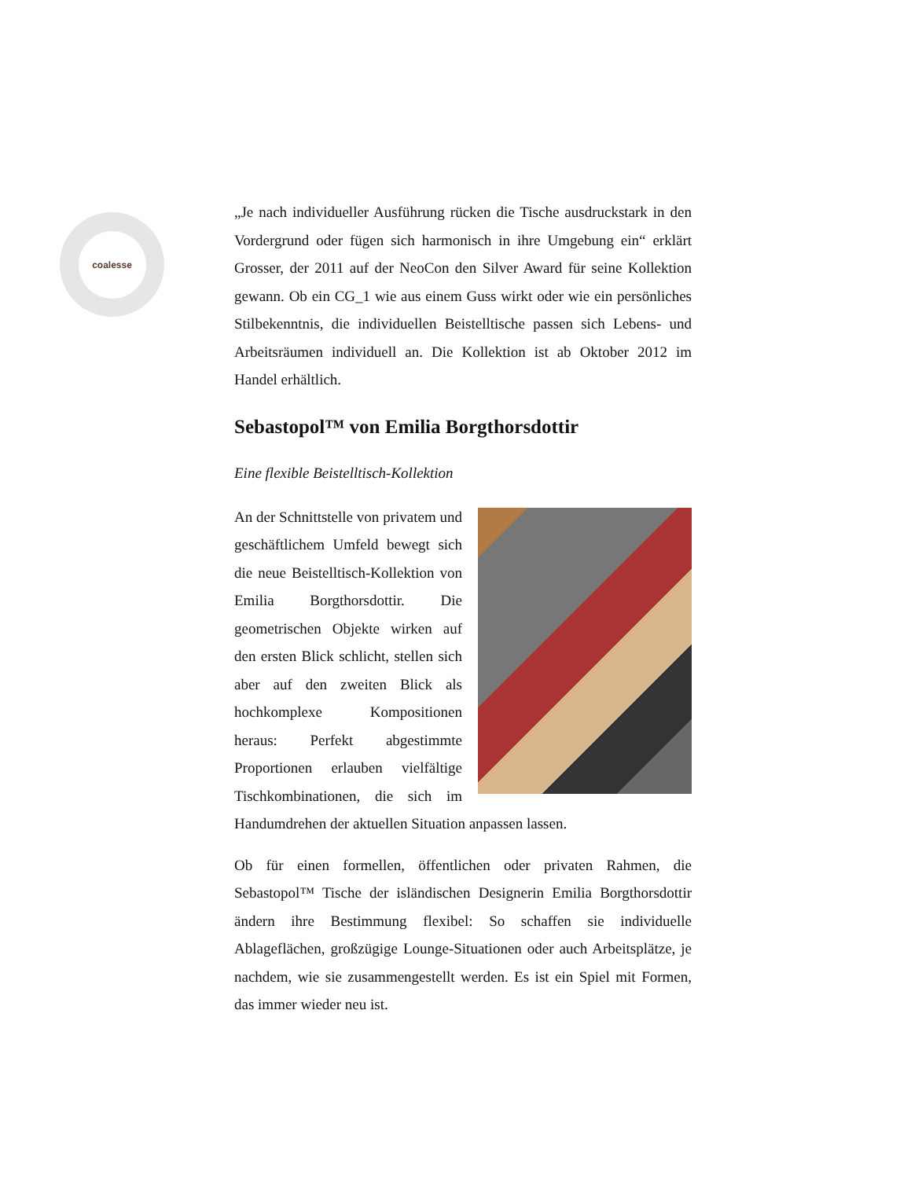coalesse
„Je nach individueller Ausführung rücken die Tische ausdruckstark in den Vordergrund oder fügen sich harmonisch in ihre Umgebung ein“ erklärt Grosser, der 2011 auf der NeoCon den Silver Award für seine Kollektion gewann. Ob ein CG_1 wie aus einem Guss wirkt oder wie ein persönliches Stilbekenntnis, die individuellen Beistelltische passen sich Lebens- und Arbeitsräumen individuell an. Die Kollektion ist ab Oktober 2012 im Handel erhältlich.
Sebastopol™ von Emilia Borgthorsdottir
Eine flexible Beistelltisch-Kollektion
An der Schnittstelle von privatem und geschäftlichem Umfeld bewegt sich die neue Beistelltisch-Kollektion von Emilia Borgthorsdottir. Die geometrischen Objekte wirken auf den ersten Blick schlicht, stellen sich aber auf den zweiten Blick als hochkomplexe Kompositionen heraus: Perfekt abgestimmte Proportionen erlauben vielfältige Tischkombinationen, die sich im Handumdrehen der aktuellen Situation anpassen lassen.
Ob für einen formellen, öffentlichen oder privaten Rahmen, die Sebastopol™ Tische der isländischen Designerin Emilia Borgthorsdottir ändern ihre Bestimmung flexibel: So schaffen sie individuelle Ablageflächen, großzügige Lounge-Situationen oder auch Arbeitsplätze, je nachdem, wie sie zusammengestellt werden. Es ist ein Spiel mit Formen, das immer wieder neu ist.